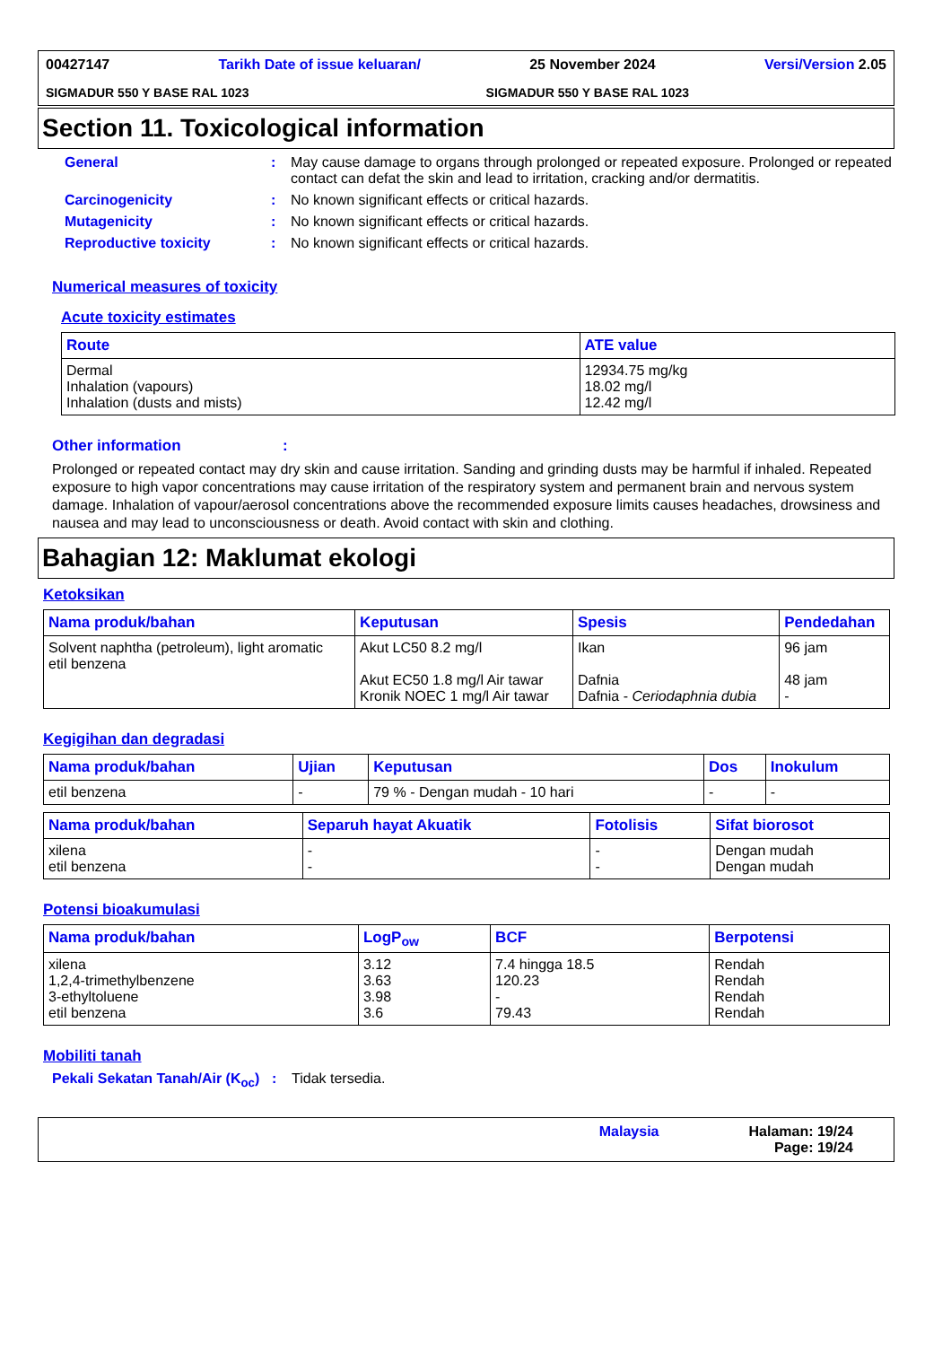00427147 Tarikh Date of issue keluaran/ 25 November 2024 Versi/Version 2.05
SIGMADUR 550 Y BASE RAL 1023 SIGMADUR 550 Y BASE RAL 1023
Section 11. Toxicological information
General : May cause damage to organs through prolonged or repeated exposure. Prolonged or repeated contact can defat the skin and lead to irritation, cracking and/or dermatitis.
Carcinogenicity : No known significant effects or critical hazards.
Mutagenicity : No known significant effects or critical hazards.
Reproductive toxicity : No known significant effects or critical hazards.
Numerical measures of toxicity
Acute toxicity estimates
| Route | ATE value |
| --- | --- |
| Dermal Inhalation (vapours) Inhalation (dusts and mists) | 12934.75 mg/kg 18.02 mg/l 12.42 mg/l |
Other information :
Prolonged or repeated contact may dry skin and cause irritation. Sanding and grinding dusts may be harmful if inhaled. Repeated exposure to high vapor concentrations may cause irritation of the respiratory system and permanent brain and nervous system damage. Inhalation of vapour/aerosol concentrations above the recommended exposure limits causes headaches, drowsiness and nausea and may lead to unconsciousness or death. Avoid contact with skin and clothing.
Bahagian 12: Maklumat ekologi
Ketoksikan
| Nama produk/bahan | Keputusan | Spesis | Pendedahan |
| --- | --- | --- | --- |
| Solvent naphtha (petroleum), light aromatic etil benzena | Akut LC50 8.2 mg/l Akut EC50 1.8 mg/l Air tawar Kronik NOEC 1 mg/l Air tawar | Ikan Dafnia Dafnia - Ceriodaphnia dubia | 96 jam 48 jam - |
Kegigihan dan degradasi
| Nama produk/bahan | Ujian | Keputusan | Dos | Inokulum |
| --- | --- | --- | --- | --- |
| etil benzena | - | 79 % - Dengan mudah - 10 hari | - | - |
| Nama produk/bahan | Separuh hayat Akuatik | Fotolisis | Sifat biorosot |
| --- | --- | --- | --- |
| xilena etil benzena | - - | - - | Dengan mudah Dengan mudah |
Potensi bioakumulasi
| Nama produk/bahan | LogP<sub>ow</sub> | BCF | Berpotensi |
| --- | --- | --- | --- |
| xilena 1,2,4-trimethylbenzene 3-ethyltoluene etil benzena | 3.12 3.63 3.98 3.6 | 7.4 hingga 18.5 120.23 - 79.43 | Rendah Rendah Rendah Rendah |
Mobiliti tanah
Pekali Sekatan Tanah/Air (K<sub>oc</sub>)
: Tidak tersedia.
Malaysia Halaman: 19/24
Page: 19/24